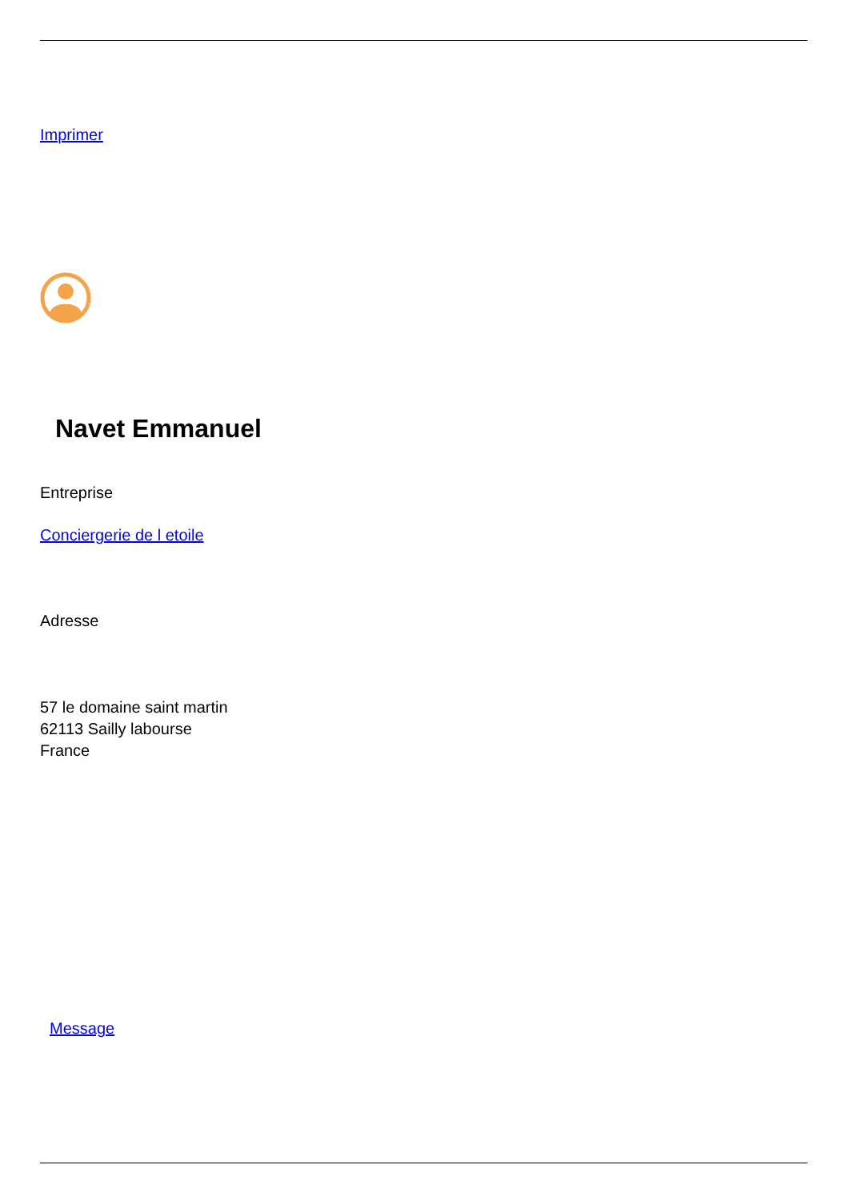Imprimer
Navet Emmanuel
Entreprise
Conciergerie de l etoile
Adresse
57 le domaine saint martin
62113 Sailly labourse
France
Message